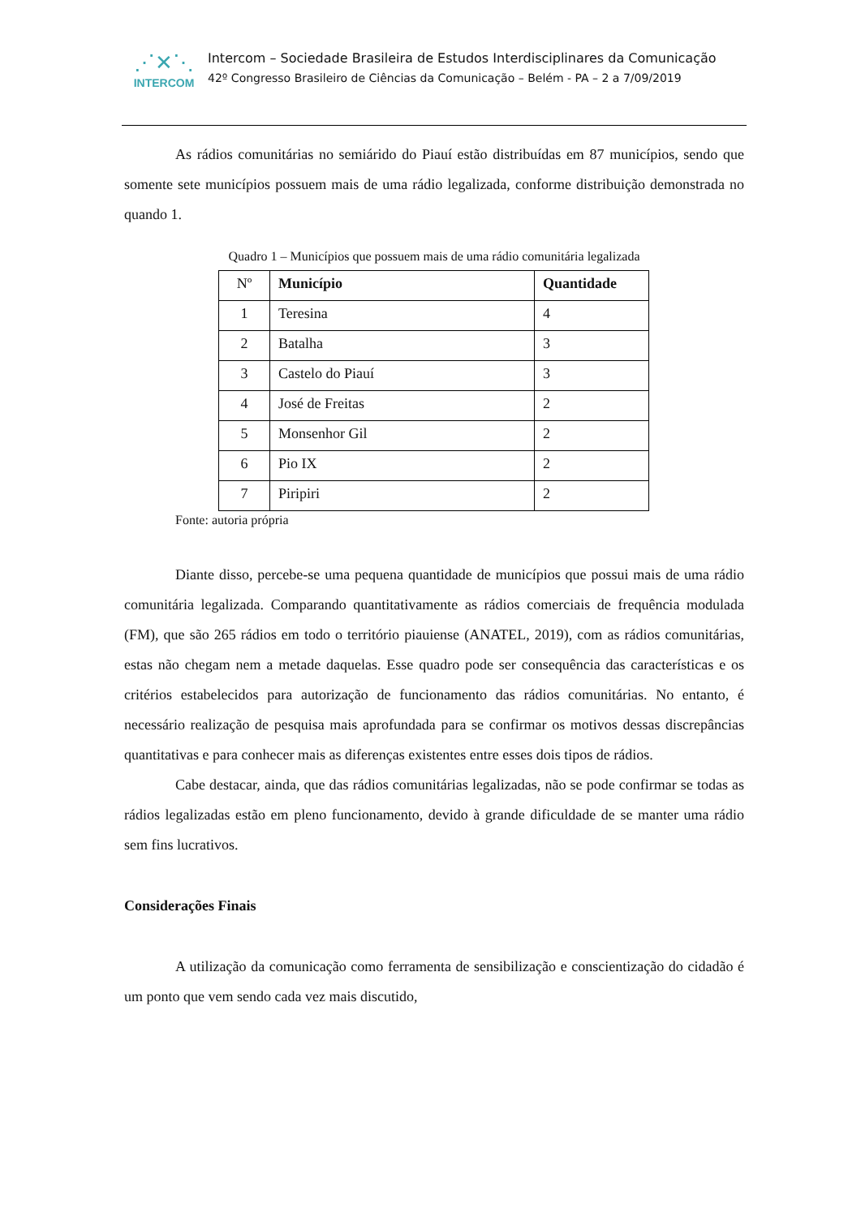⋰✕⋱
INTERCOM
Intercom – Sociedade Brasileira de Estudos Interdisciplinares da Comunicação
42º Congresso Brasileiro de Ciências da Comunicação – Belém - PA – 2 a 7/09/2019
As rádios comunitárias no semiárido do Piauí estão distribuídas em 87 municípios, sendo que somente sete municípios possuem mais de uma rádio legalizada, conforme distribuição demonstrada no quando 1.
Quadro 1 – Municípios que possuem mais de uma rádio comunitária legalizada
| Nº | Município | Quantidade |
| --- | --- | --- |
| 1 | Teresina | 4 |
| 2 | Batalha | 3 |
| 3 | Castelo do Piauí | 3 |
| 4 | José de Freitas | 2 |
| 5 | Monsenhor Gil | 2 |
| 6 | Pio IX | 2 |
| 7 | Piripiri | 2 |
Fonte: autoria própria
Diante disso, percebe-se uma pequena quantidade de municípios que possui mais de uma rádio comunitária legalizada. Comparando quantitativamente as rádios comerciais de frequência modulada (FM), que são 265 rádios em todo o território piauiense (ANATEL, 2019), com as rádios comunitárias, estas não chegam nem a metade daquelas. Esse quadro pode ser consequência das características e os critérios estabelecidos para autorização de funcionamento das rádios comunitárias. No entanto, é necessário realização de pesquisa mais aprofundada para se confirmar os motivos dessas discrepâncias quantitativas e para conhecer mais as diferenças existentes entre esses dois tipos de rádios.
Cabe destacar, ainda, que das rádios comunitárias legalizadas, não se pode confirmar se todas as rádios legalizadas estão em pleno funcionamento, devido à grande dificuldade de se manter uma rádio sem fins lucrativos.
Considerações Finais
A utilização da comunicação como ferramenta de sensibilização e conscientização do cidadão é um ponto que vem sendo cada vez mais discutido,